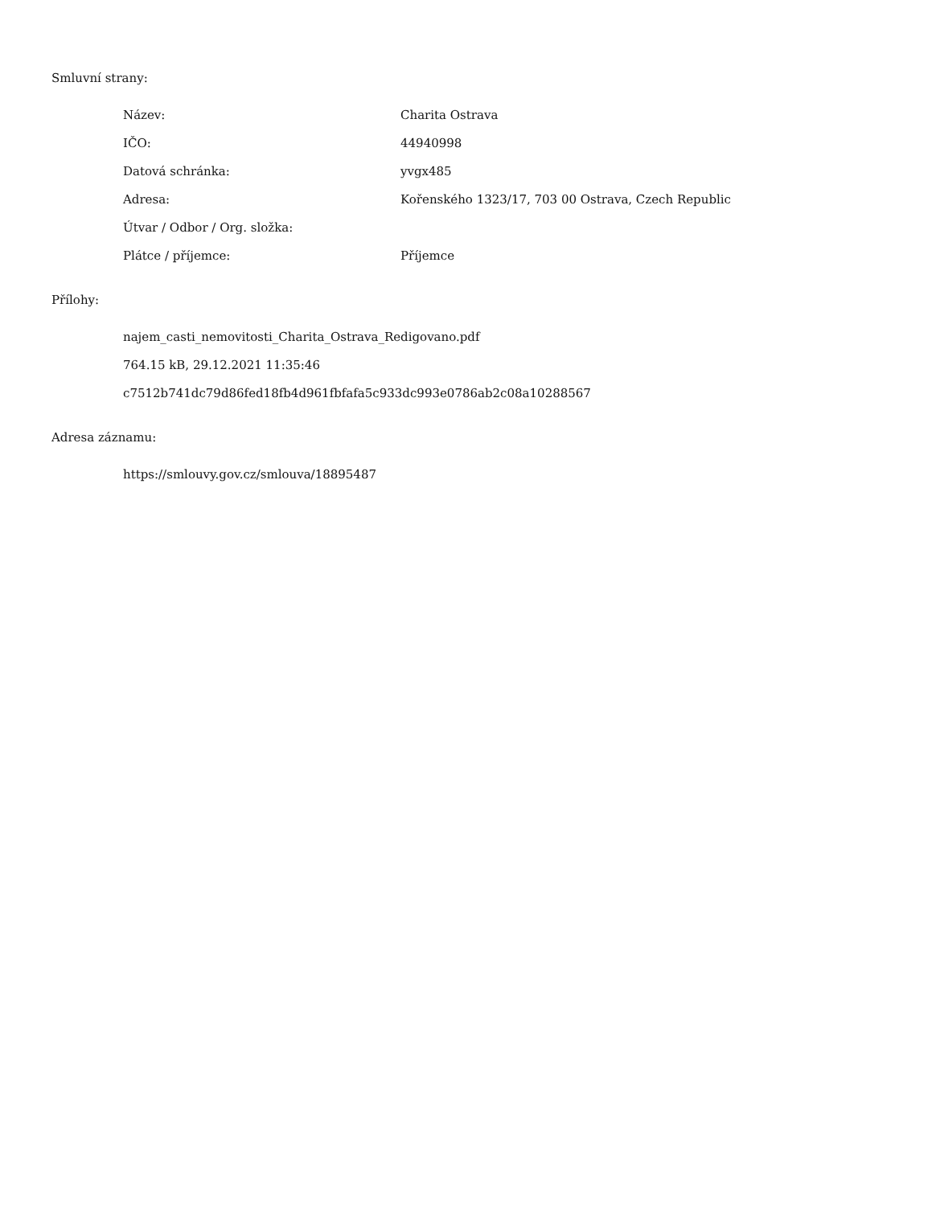Smluvní strany:
| Název: | Charita Ostrava |
| IČO: | 44940998 |
| Datová schránka: | yvgx485 |
| Adresa: | Kořenského 1323/17, 703 00 Ostrava, Czech Republic |
| Útvar / Odbor / Org. složka: | |
| Plátce / příjemce: | Příjemce |
Přílohy:
najem_casti_nemovitosti_Charita_Ostrava_Redigovano.pdf
764.15 kB, 29.12.2021 11:35:46
c7512b741dc79d86fed18fb4d961fbfafa5c933dc993e0786ab2c08a10288567
Adresa záznamu:
https://smlouvy.gov.cz/smlouva/18895487